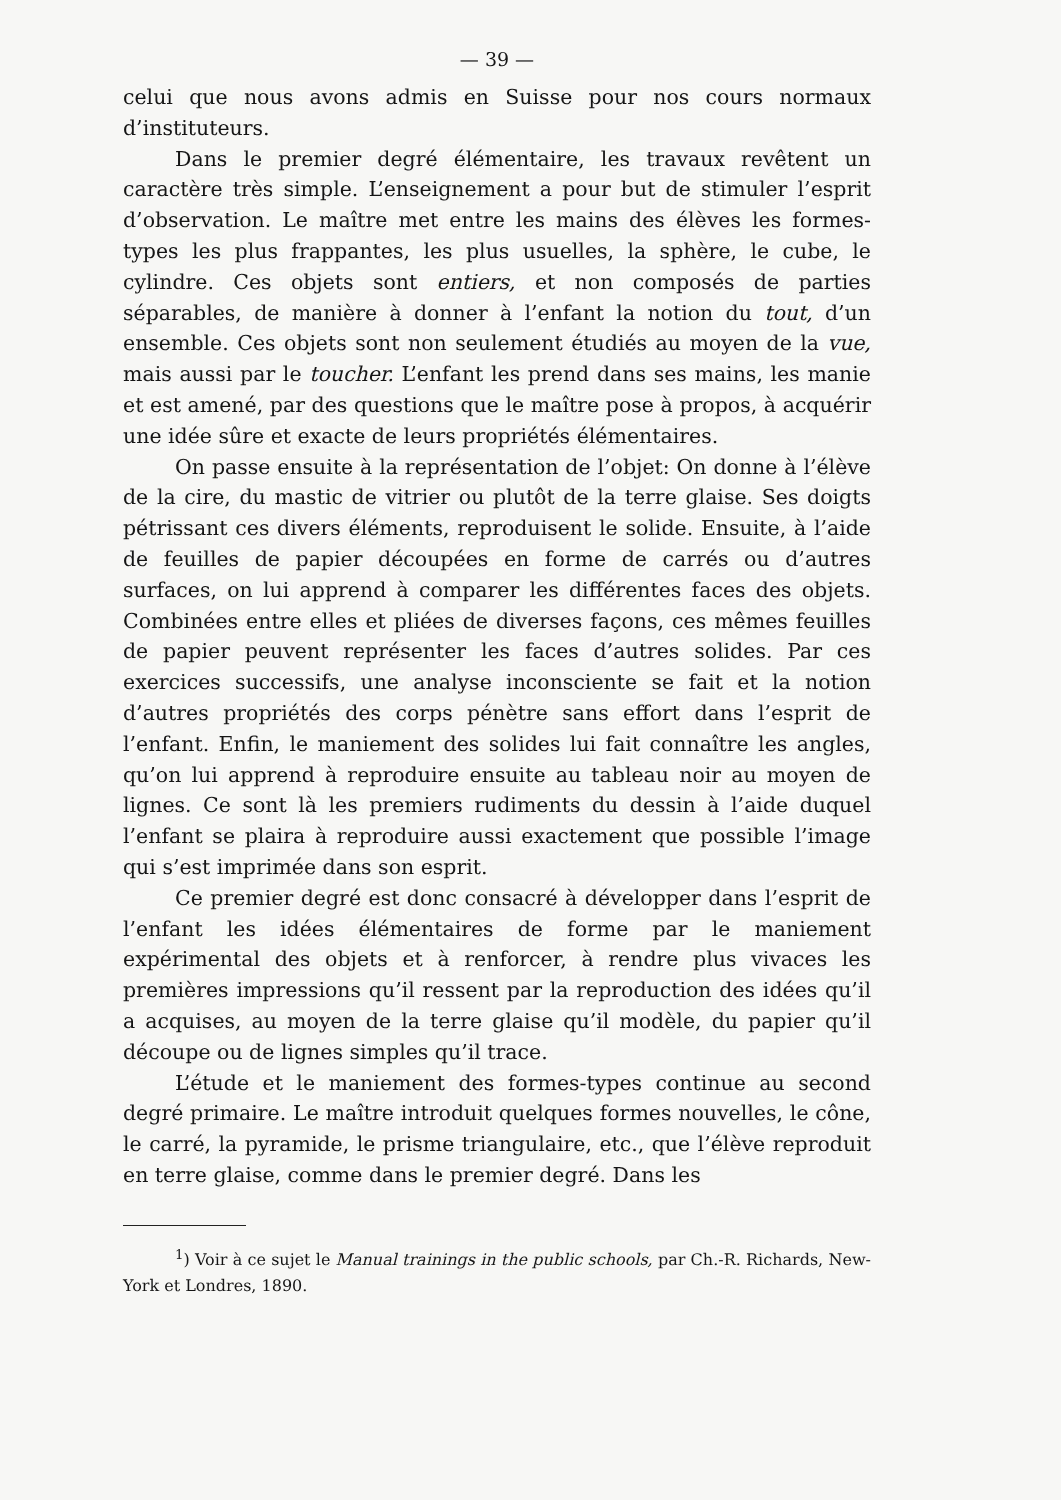— 39 —
celui que nous avons admis en Suisse pour nos cours normaux d’instituteurs.
Dans le premier degré élémentaire, les travaux revêtent un caractère très simple. L’enseignement a pour but de stimuler l’esprit d’observation. Le maître met entre les mains des élèves les formes-types les plus frappantes, les plus usuelles, la sphère, le cube, le cylindre. Ces objets sont entiers, et non composés de parties séparables, de manière à donner à l’enfant la notion du tout, d’un ensemble. Ces objets sont non seulement étudiés au moyen de la vue, mais aussi par le toucher. L’enfant les prend dans ses mains, les manie et est amené, par des questions que le maître pose à propos, à acquérir une idée sûre et exacte de leurs propriétés élémentaires.
On passe ensuite à la représentation de l’objet: On donne à l’élève de la cire, du mastic de vitrier ou plutôt de la terre glaise. Ses doigts pétrissant ces divers éléments, reproduisent le solide. Ensuite, à l’aide de feuilles de papier découpées en forme de carrés ou d’autres surfaces, on lui apprend à comparer les différentes faces des objets. Combinées entre elles et pliées de diverses façons, ces mêmes feuilles de papier peuvent représenter les faces d’autres solides. Par ces exercices successifs, une analyse inconsciente se fait et la notion d’autres propriétés des corps pénètre sans effort dans l’esprit de l’enfant. Enfin, le maniement des solides lui fait connaître les angles, qu’on lui apprend à reproduire ensuite au tableau noir au moyen de lignes. Ce sont là les premiers rudiments du dessin à l’aide duquel l’enfant se plaira à reproduire aussi exactement que possible l’image qui s’est imprimée dans son esprit.
Ce premier degré est donc consacré à développer dans l’esprit de l’enfant les idées élémentaires de forme par le maniement expérimental des objets et à renforcer, à rendre plus vivaces les premières impressions qu’il ressent par la reproduction des idées qu’il a acquises, au moyen de la terre glaise qu’il modèle, du papier qu’il découpe ou de lignes simples qu’il trace.
L’étude et le maniement des formes-types continue au second degré primaire. Le maître introduit quelques formes nouvelles, le cône, le carré, la pyramide, le prisme triangulaire, etc., que l’élève reproduit en terre glaise, comme dans le premier degré. Dans les
<sup>1</sup>) Voir à ce sujet le Manual trainings in the public schools, par Ch.-R. Richards, New-York et Londres, 1890.